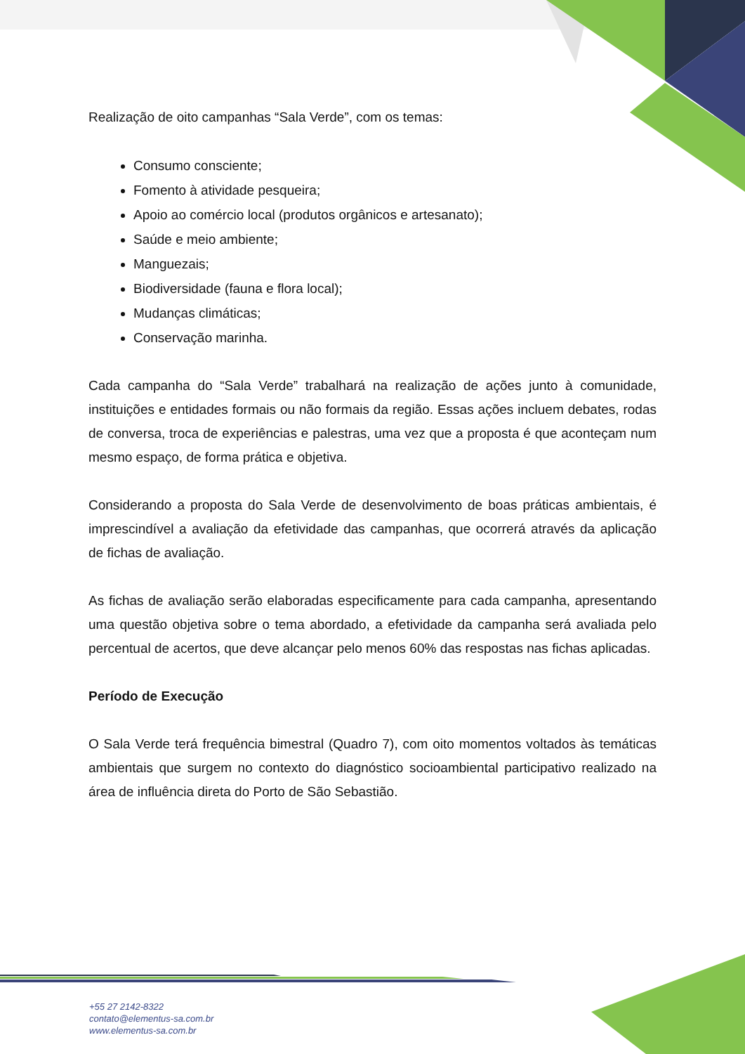Realização de oito campanhas “Sala Verde”, com os temas:
Consumo consciente;
Fomento à atividade pesqueira;
Apoio ao comércio local (produtos orgânicos e artesanato);
Saúde e meio ambiente;
Manguezais;
Biodiversidade (fauna e flora local);
Mudanças climáticas;
Conservação marinha.
Cada campanha do “Sala Verde” trabalhará na realização de ações junto à comunidade, instituições e entidades formais ou não formais da região. Essas ações incluem debates, rodas de conversa, troca de experiências e palestras, uma vez que a proposta é que aconteçam num mesmo espaço, de forma prática e objetiva.
Considerando a proposta do Sala Verde de desenvolvimento de boas práticas ambientais, é imprescindível a avaliação da efetividade das campanhas, que ocorrerá através da aplicação de fichas de avaliação.
As fichas de avaliação serão elaboradas especificamente para cada campanha, apresentando uma questão objetiva sobre o tema abordado, a efetividade da campanha será avaliada pelo percentual de acertos, que deve alcançar pelo menos 60% das respostas nas fichas aplicadas.
Período de Execução
O Sala Verde terá frequência bimestral (Quadro 7), com oito momentos voltados às temáticas ambientais que surgem no contexto do diagnóstico socioambiental participativo realizado na área de influência direta do Porto de São Sebastião.
+55 27 2142-8322
contato@elementus-sa.com.br
www.elementus-sa.com.br